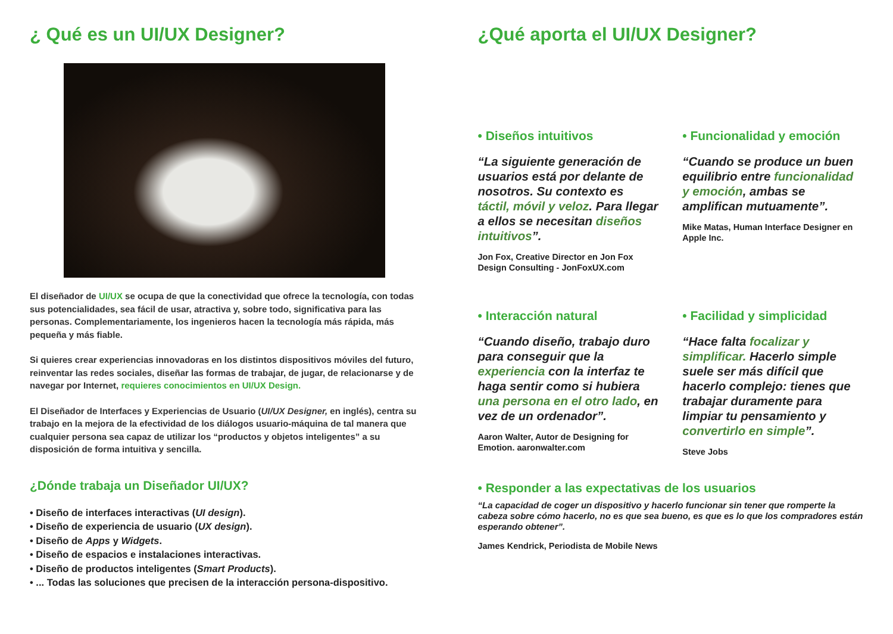¿ Qué es un UI/UX Designer?
El diseñador de UI/UX se ocupa de que la conectividad que ofrece la tecnología, con todas sus potencialidades, sea fácil de usar, atractiva y, sobre todo, significativa para las personas. Complementariamente, los ingenieros hacen la tecnología más rápida, más pequeña y más fiable.
Si quieres crear experiencias innovadoras en los distintos dispositivos móviles del futuro, reinventar las redes sociales, diseñar las formas de trabajar, de jugar, de relacionarse y de navegar por Internet, requieres conocimientos en UI/UX Design.
El Diseñador de Interfaces y Experiencias de Usuario (UI/UX Designer, en inglés), centra su trabajo en la mejora de la efectividad de los diálogos usuario-máquina de tal manera que cualquier persona sea capaz de utilizar los “productos y objetos inteligentes” a su disposición de forma intuitiva y sencilla.
¿Dónde trabaja un Diseñador UI/UX?
• Diseño de interfaces interactivas (UI design).
• Diseño de experiencia de usuario (UX design).
• Diseño de Apps y Widgets.
• Diseño de espacios e instalaciones interactivas.
• Diseño de productos inteligentes (Smart Products).
• ... Todas las soluciones que precisen de la interacción persona-dispositivo.
¿Qué aporta el UI/UX Designer?
• Diseños intuitivos
“La siguiente generación de usuarios está por delante de nosotros. Su contexto es táctil, móvil y veloz. Para llegar a ellos se necesitan diseños intuitivos”.
Jon Fox, Creative Director en Jon Fox Design Consulting - JonFoxUX.com
• Funcionalidad y emoción
“Cuando se produce un buen equilibrio entre funcionalidad y emoción, ambas se amplifican mutuamente”.
Mike Matas, Human Interface Designer en Apple Inc.
• Interacción natural
“Cuando diseño, trabajo duro para conseguir que la experiencia con la interfaz te haga sentir como si hubiera una persona en el otro lado, en vez de un ordenador”.
Aaron Walter, Autor de Designing for Emotion. aaronwalter.com
• Facilidad y simplicidad
“Hace falta focalizar y simplificar. Hacerlo simple suele ser más difícil que hacerlo complejo: tienes que trabajar duramente para limpiar tu pensamiento y convertirlo en simple”.
Steve Jobs
• Responder a las expectativas de los usuarios
“La capacidad de coger un dispositivo y hacerlo funcionar sin tener que romperte la cabeza sobre cómo hacerlo, no es que sea bueno, es que es lo que los compradores están esperando obtener”.
James Kendrick, Periodista de Mobile News